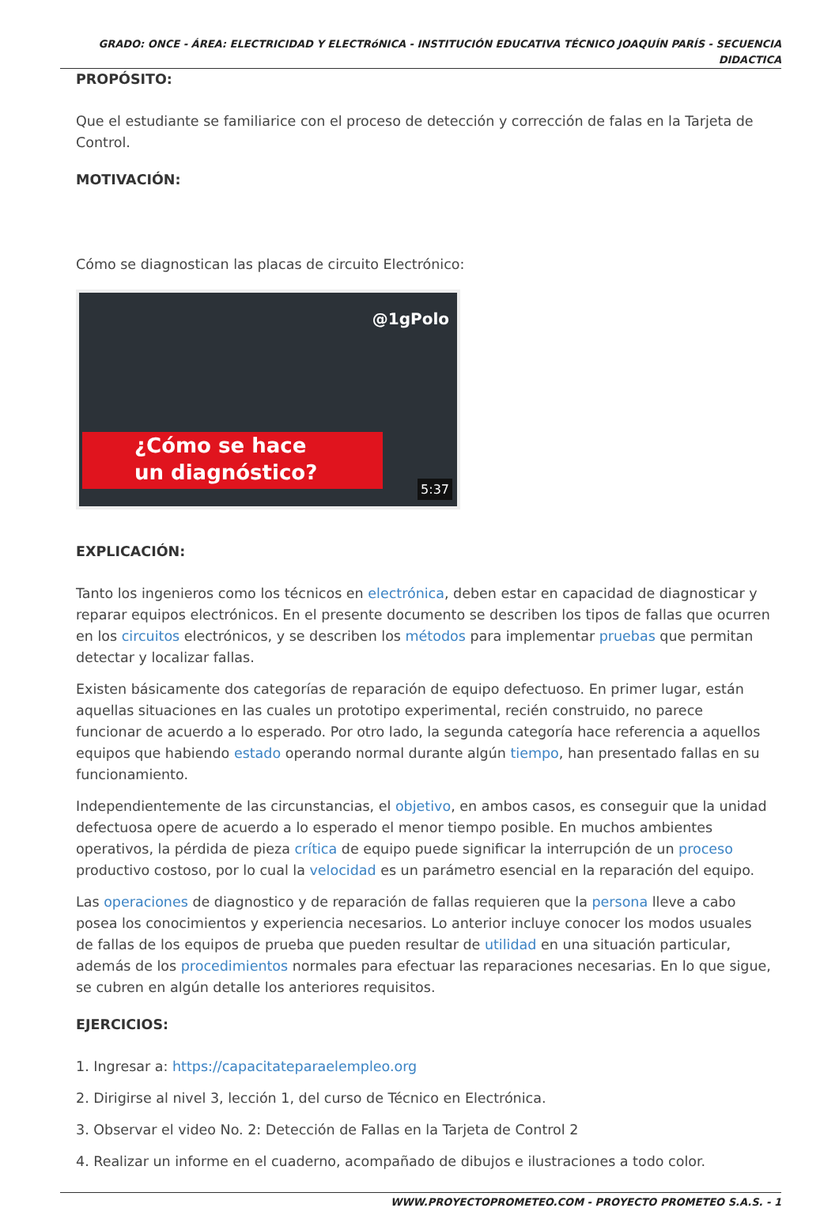GRADO: ONCE - ÁREA: ELECTRICIDAD Y ELECTRóNICA - INSTITUCIÓN EDUCATIVA TÉCNICO JOAQUÍN PARÍS - SECUENCIA
DIDACTICA
PROPÓSITO:
Que el estudiante se familiarice con el proceso de detección y corrección de falas en la Tarjeta de Control.
MOTIVACIÓN:
Cómo se diagnostican las placas de circuito Electrónico:
@1gPolo
¿Cómo se hace
un diagnóstico?
5:37
EXPLICACIÓN:
Tanto los ingenieros como los técnicos en electrónica, deben estar en capacidad de diagnosticar y reparar equipos electrónicos. En el presente documento se describen los tipos de fallas que ocurren en los circuitos electrónicos, y se describen los métodos para implementar pruebas que permitan detectar y localizar fallas.
Existen básicamente dos categorías de reparación de equipo defectuoso. En primer lugar, están aquellas situaciones en las cuales un prototipo experimental, recién construido, no parece funcionar de acuerdo a lo esperado. Por otro lado, la segunda categoría hace referencia a aquellos equipos que habiendo estado operando normal durante algún tiempo, han presentado fallas en su funcionamiento.
Independientemente de las circunstancias, el objetivo, en ambos casos, es conseguir que la unidad defectuosa opere de acuerdo a lo esperado el menor tiempo posible. En muchos ambientes operativos, la pérdida de pieza crítica de equipo puede significar la interrupción de un proceso productivo costoso, por lo cual la velocidad es un parámetro esencial en la reparación del equipo.
Las operaciones de diagnostico y de reparación de fallas requieren que la persona lleve a cabo posea los conocimientos y experiencia necesarios. Lo anterior incluye conocer los modos usuales de fallas de los equipos de prueba que pueden resultar de utilidad en una situación particular, además de los procedimientos normales para efectuar las reparaciones necesarias. En lo que sigue, se cubren en algún detalle los anteriores requisitos.
EJERCICIOS:
1. Ingresar a: https://capacitateparaelempleo.org
2. Dirigirse al nivel 3, lección 1, del curso de Técnico en Electrónica.
3. Observar el video No. 2: Detección de Fallas en la Tarjeta de Control 2
4. Realizar un informe en el cuaderno, acompañado de dibujos e ilustraciones a todo color.
WWW.PROYECTOPROMETEO.COM - PROYECTO PROMETEO S.A.S. - 1